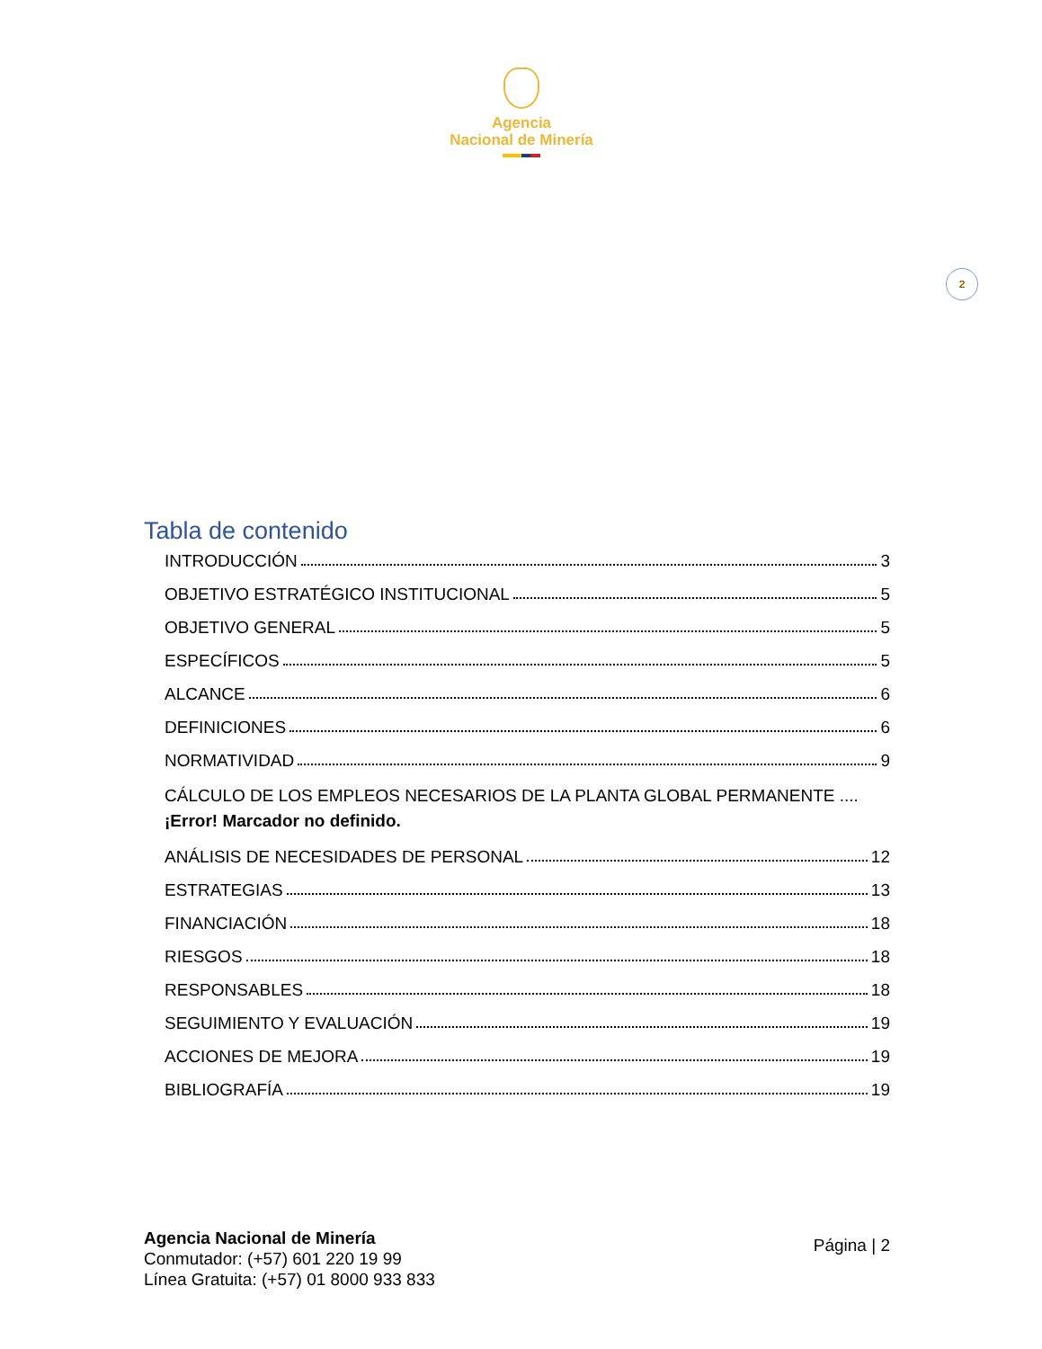Agencia
Nacional de Minería
2
Tabla de contenido
INTRODUCCIÓN 3
OBJETIVO ESTRATÉGICO INSTITUCIONAL 5
OBJETIVO GENERAL 5
ESPECÍFICOS 5
ALCANCE 6
DEFINICIONES 6
NORMATIVIDAD 9
CÁLCULO DE LOS EMPLEOS NECESARIOS DE LA PLANTA GLOBAL PERMANENTE .... ¡Error! Marcador no definido.
ANÁLISIS DE NECESIDADES DE PERSONAL 12
ESTRATEGIAS 13
FINANCIACIÓN 18
RIESGOS 18
RESPONSABLES 18
SEGUIMIENTO Y EVALUACIÓN 19
ACCIONES DE MEJORA 19
BIBLIOGRAFÍA 19
Agencia Nacional de Minería
Conmutador: (+57) 601 220 19 99
Línea Gratuita: (+57) 01 8000 933 833
Página | 2